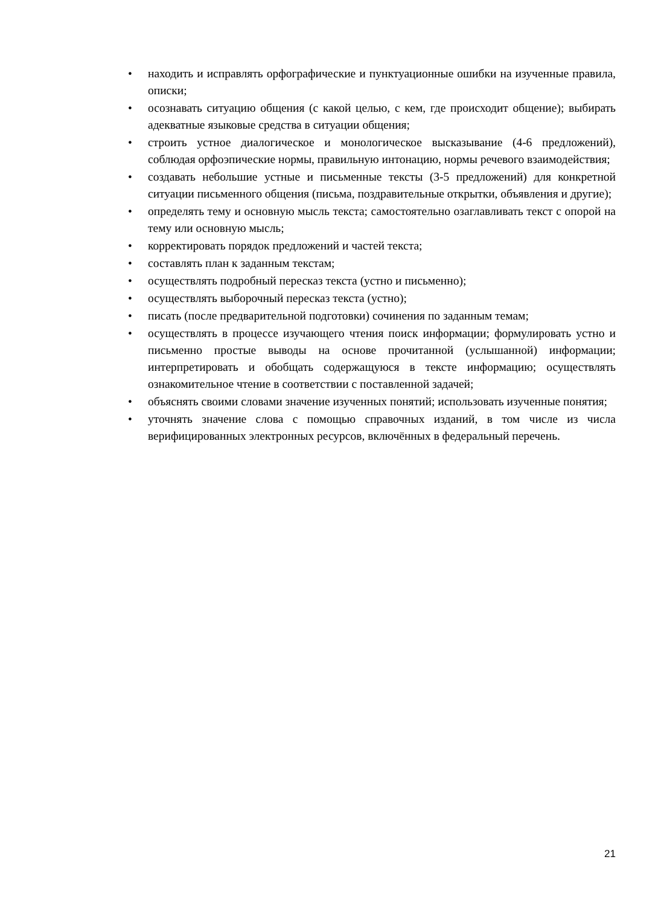• находить и исправлять орфографические и пунктуационные ошибки на изученные правила, описки;
• осознавать ситуацию общения (с какой целью, с кем, где происходит общение); выбирать адекватные языковые средства в ситуации общения;
• строить устное диалогическое и монологическое высказывание (4-6 предложений), соблюдая орфоэпические нормы, правильную интонацию, нормы речевого взаимодействия;
• создавать небольшие устные и письменные тексты (3-5 предложений) для конкретной ситуации письменного общения (письма, поздравительные открытки, объявления и другие);
• определять тему и основную мысль текста; самостоятельно озаглавливать текст с опорой на тему или основную мысль;
• корректировать порядок предложений и частей текста;
• составлять план к заданным текстам;
• осуществлять подробный пересказ текста (устно и письменно);
• осуществлять выборочный пересказ текста (устно);
• писать (после предварительной подготовки) сочинения по заданным темам;
• осуществлять в процессе изучающего чтения поиск информации; формулировать устно и письменно простые выводы на основе прочитанной (услышанной) информации; интерпретировать и обобщать содержащуюся в тексте информацию; осуществлять ознакомительное чтение в соответствии с поставленной задачей;
• объяснять своими словами значение изученных понятий; использовать изученные понятия;
• уточнять значение слова с помощью справочных изданий, в том числе из числа верифицированных электронных ресурсов, включённых в федеральный перечень.
21